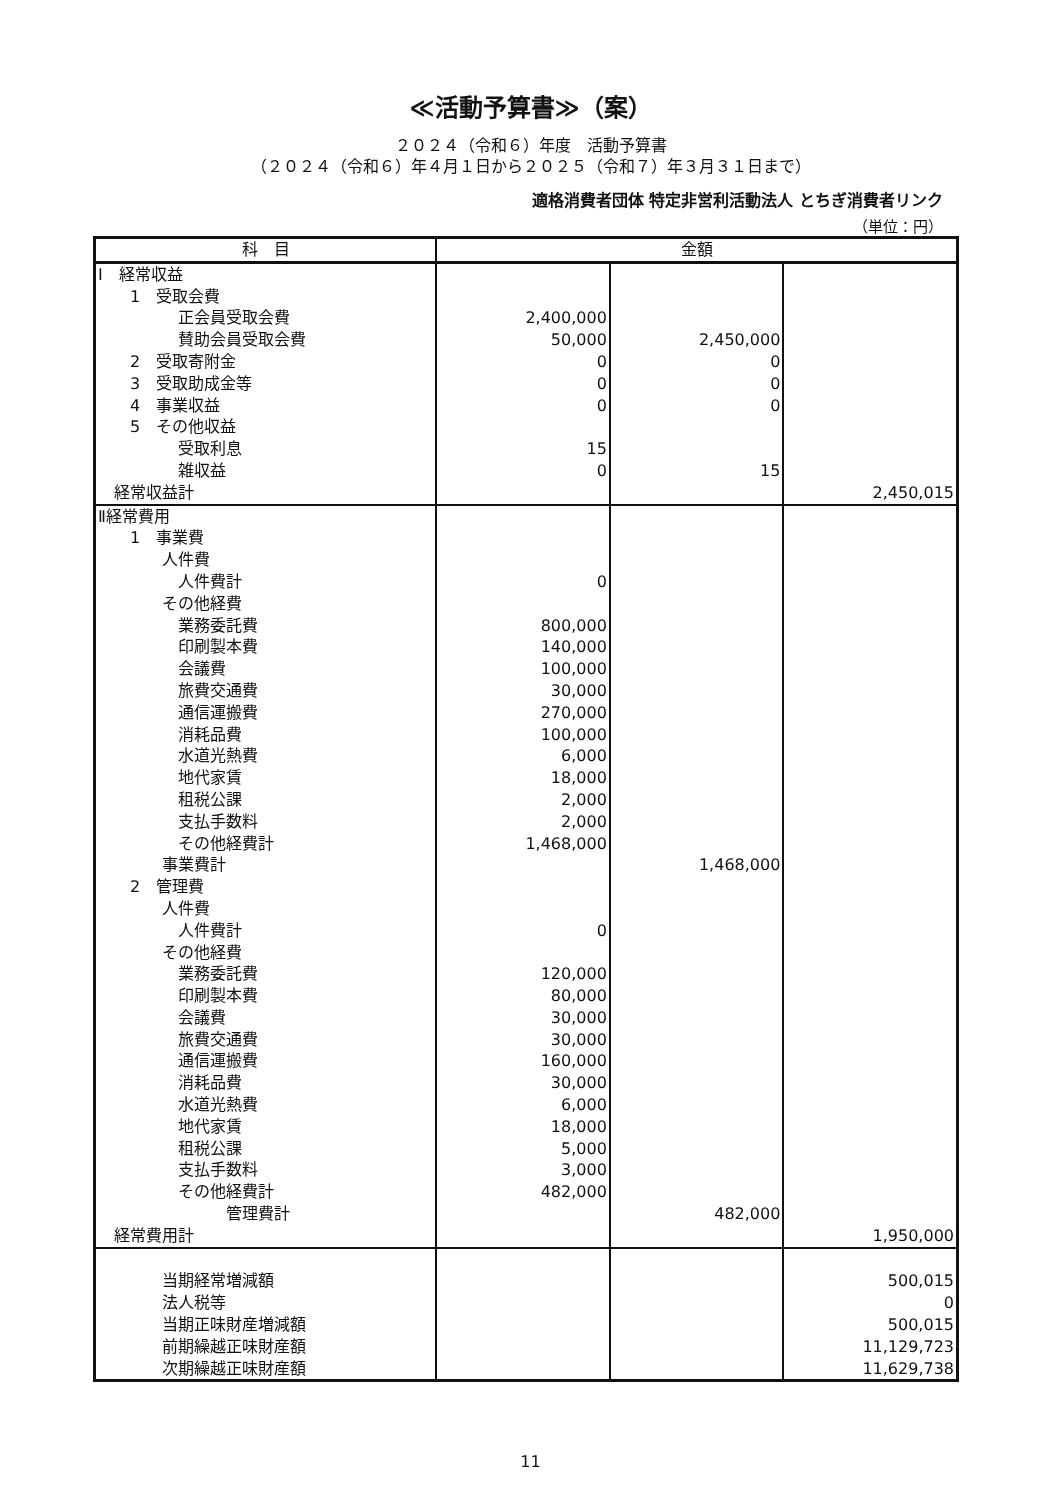≪活動予算書≫（案）
２０２４（令和６）年度　活動予算書
（２０２４（令和６）年４月１日から２０２５（令和７）年３月３１日まで）
適格消費者団体 特定非営利活動法人 とちぎ消費者リンク
（単位：円）
| 科 目 | 金額 | | |
| --- | --- | --- | --- |
| Ⅰ 経常収益 | | | |
| 1 受取会費 | | | |
| 正会員受取会費 | 2,400,000 | | |
| 賛助会員受取会費 | 50,000 | 2,450,000 | |
| 2 受取寄附金 | 0 | 0 | |
| 3 受取助成金等 | 0 | 0 | |
| 4 事業収益 | 0 | 0 | |
| 5 その他収益 | | | |
| 受取利息 | 15 | | |
| 雑収益 | 0 | 15 | |
| 経常収益計 | | | 2,450,015 |
| Ⅱ経常費用 | | | |
| 1 事業費 | | | |
| 人件費 | | | |
| 人件費計 | 0 | | |
| その他経費 | | | |
| 業務委託費 | 800,000 | | |
| 印刷製本費 | 140,000 | | |
| 会議費 | 100,000 | | |
| 旅費交通費 | 30,000 | | |
| 通信運搬費 | 270,000 | | |
| 消耗品費 | 100,000 | | |
| 水道光熱費 | 6,000 | | |
| 地代家賃 | 18,000 | | |
| 租税公課 | 2,000 | | |
| 支払手数料 | 2,000 | | |
| その他経費計 | 1,468,000 | | |
| 事業費計 | | 1,468,000 | |
| 2 管理費 | | | |
| 人件費 | | | |
| 人件費計 | 0 | | |
| その他経費 | | | |
| 業務委託費 | 120,000 | | |
| 印刷製本費 | 80,000 | | |
| 会議費 | 30,000 | | |
| 旅費交通費 | 30,000 | | |
| 通信運搬費 | 160,000 | | |
| 消耗品費 | 30,000 | | |
| 水道光熱費 | 6,000 | | |
| 地代家賃 | 18,000 | | |
| 租税公課 | 5,000 | | |
| 支払手数料 | 3,000 | | |
| その他経費計 | 482,000 | | |
| 管理費計 | | 482,000 | |
| 経常費用計 | | | 1,950,000 |
| 当期経常増減額 | | | 500,015 |
| 法人税等 | | | 0 |
| 当期正味財産増減額 | | | 500,015 |
| 前期繰越正味財産額 | | | 11,129,723 |
| 次期繰越正味財産額 | | | 11,629,738 |
11